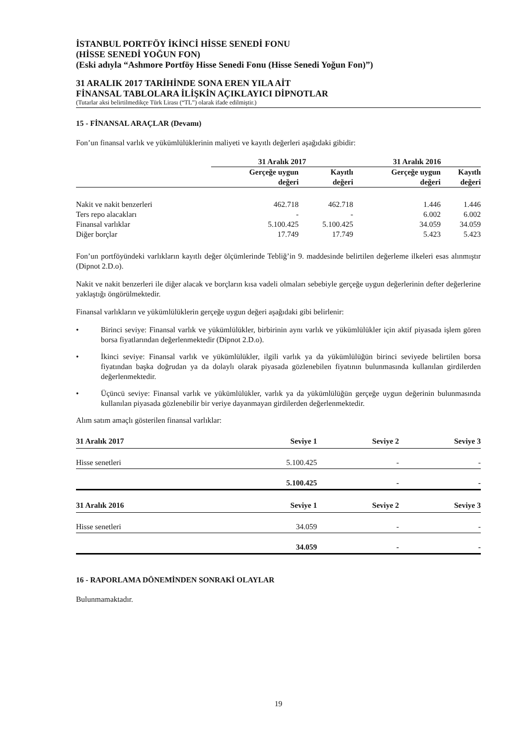İSTANBUL PORTFÖY İKİNCİ HİSSE SENEDİ FONU
(HİSSE SENEDİ YOĞUN FON)
(Eski adıyla “Ashmore Portföy Hisse Senedi Fonu (Hisse Senedi Yoğun Fon)”)
31 ARALIK 2017 TARİHİNDE SONA EREN YILA AİT
FİNANSAL TABLOLARA İLİŞKİN AÇIKLAYICI DİPNOTLAR
(Tutarlar aksi belirtilmedikçe Türk Lirası (“TL”) olarak ifade edilmiştir.)
15 - FİNANSAL ARAÇLAR (Devamı)
Fon’un finansal varlık ve yükümlülüklerinin maliyeti ve kayıtlı değerleri aşağıdaki gibidir:
| | 31 Aralık 2017 | | 31 Aralık 2016 | |
| --- | --- | --- | --- | --- |
| | Gerçeğe uygun değeri | Kayıtlı değeri | Gerçeğe uygun değeri | Kayıtlı değeri |
| Nakit ve nakit benzerleri | 462.718 | 462.718 | 1.446 | 1.446 |
| Ters repo alacakları | - | - | 6.002 | 6.002 |
| Finansal varlıklar | 5.100.425 | 5.100.425 | 34.059 | 34.059 |
| Diğer borçlar | 17.749 | 17.749 | 5.423 | 5.423 |
Fon’un portföyündeki varlıkların kayıtlı değer ölçümlerinde Tebliğ’in 9. maddesinde belirtilen değerleme ilkeleri esas alınmıştır (Dipnot 2.D.o).
Nakit ve nakit benzerleri ile diğer alacak ve borçların kısa vadeli olmaları sebebiyle gerçeğe uygun değerlerinin defter değerlerine yaklaştığı öngörülmektedir.
Finansal varlıkların ve yükümlülüklerin gerçeğe uygun değeri aşağıdaki gibi belirlenir:
• Birinci seviye: Finansal varlık ve yükümlülükler, birbirinin aynı varlık ve yükümlülükler için aktif piyasada işlem gören borsa fiyatlarından değerlenmektedir (Dipnot 2.D.o).
• İkinci seviye: Finansal varlık ve yükümlülükler, ilgili varlık ya da yükümlülüğün birinci seviyede belirtilen borsa fiyatından başka doğrudan ya da dolaylı olarak piyasada gözlenebilen fiyatının bulunmasında kullanılan girdilerden değerlenmektedir.
• Üçüncü seviye: Finansal varlık ve yükümlülükler, varlık ya da yükümlülüğün gerçeğe uygun değerinin bulunmasında kullanılan piyasada gözlenebilir bir veriye dayanmayan girdilerden değerlenmektedir.
Alım satım amaçlı gösterilen finansal varlıklar:
| 31 Aralık 2017 | Seviye 1 | Seviye 2 | Seviye 3 |
| --- | --- | --- | --- |
| Hisse senetleri | 5.100.425 | - | - |
| | 5.100.425 | - | - |
| 31 Aralık 2016 | Seviye 1 | Seviye 2 | Seviye 3 |
| Hisse senetleri | 34.059 | - | - |
| | 34.059 | - | - |
16 - RAPORLAMA DÖNEMİNDEN SONRAKİ OLAYLAR
Bulunmamaktadır.
19